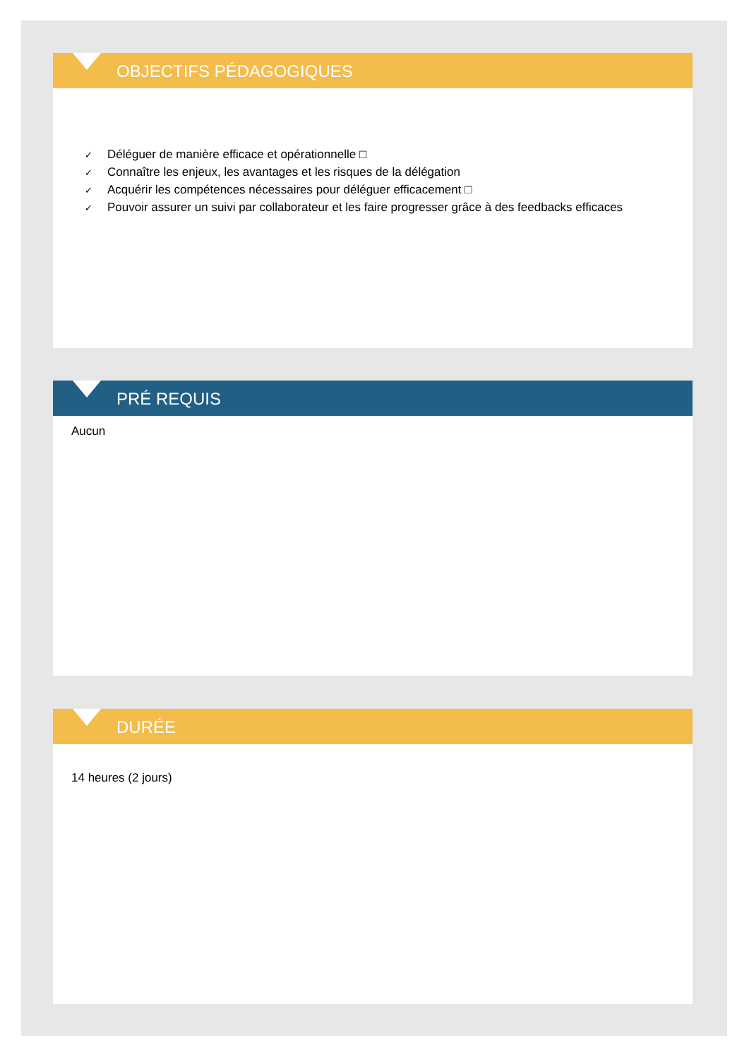OBJECTIFS PÉDAGOGIQUES
✓ Déléguer de manière efficace et opérationnelle □
✓ Connaître les enjeux, les avantages et les risques de la délégation
✓ Acquérir les compétences nécessaires pour déléguer efficacement □
✓ Pouvoir assurer un suivi par collaborateur et les faire progresser grâce à des feedbacks efficaces
PRÉ REQUIS
Aucun
DURÉE
14 heures (2 jours)